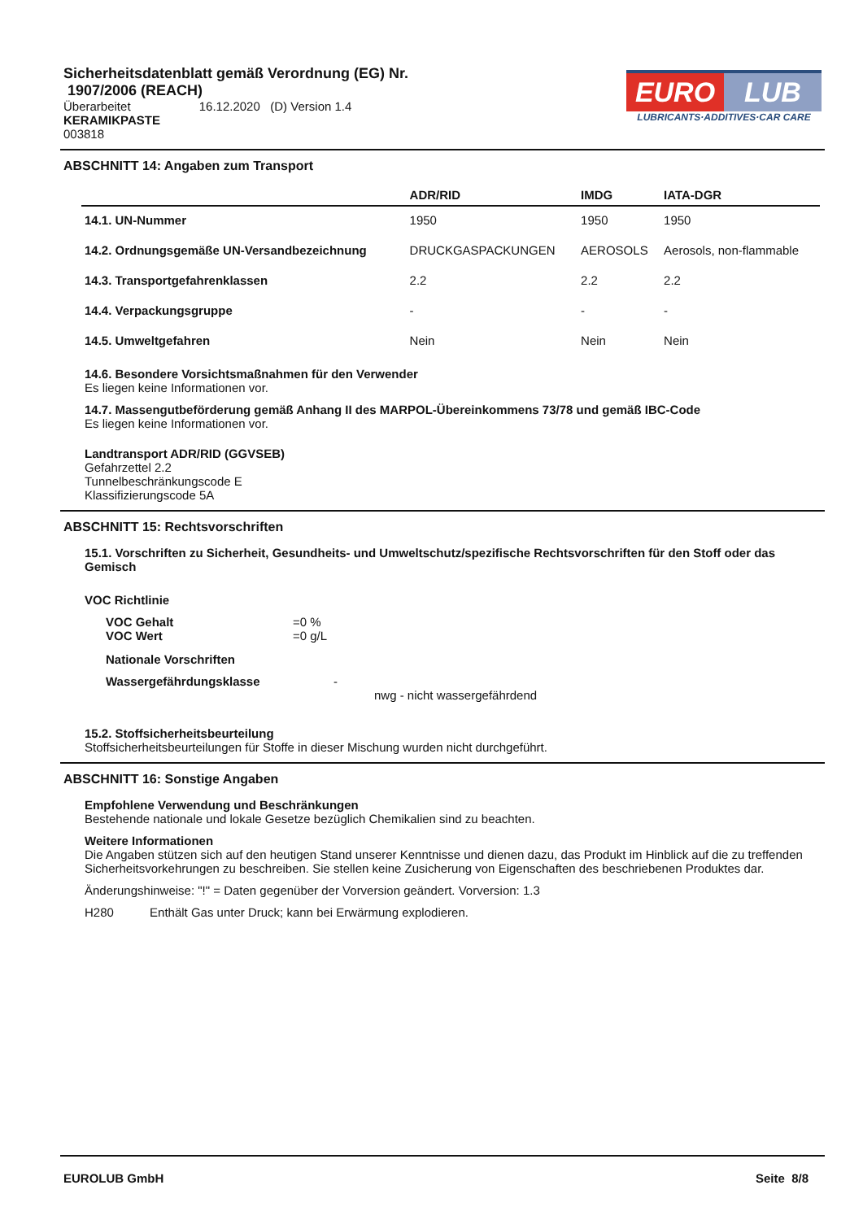Sicherheitsdatenblatt gemäß Verordnung (EG) Nr.
1907/2006 (REACH)
Überarbeitet 16.12.2020 (D) Version 1.4
KERAMIKPASTE
003818
EURO LUB
LUBRICANTS·ADDITIVES·CAR CARE
ABSCHNITT 14: Angaben zum Transport
| | ADR/RID | IMDG | IATA-DGR |
| --- | --- | --- | --- |
| 14.1. UN-Nummer | 1950 | 1950 | 1950 |
| 14.2. Ordnungsgemäße UN-Versandbezeichnung | DRUCKGASPACKUNGEN | AEROSOLS | Aerosols, non-flammable |
| 14.3. Transportgefahrenklassen | 2.2 | 2.2 | 2.2 |
| 14.4. Verpackungsgruppe | - | - | - |
| 14.5. Umweltgefahren | Nein | Nein | Nein |
14.6. Besondere Vorsichtsmaßnahmen für den Verwender
Es liegen keine Informationen vor.
14.7. Massengutbeförderung gemäß Anhang II des MARPOL-Übereinkommens 73/78 und gemäß IBC-Code
Es liegen keine Informationen vor.
Landtransport ADR/RID (GGVSEB)
Gefahrzettel 2.2
Tunnelbeschränkungscode E
Klassifizierungscode 5A
ABSCHNITT 15: Rechtsvorschriften
15.1. Vorschriften zu Sicherheit, Gesundheits- und Umweltschutz/spezifische Rechtsvorschriften für den Stoff oder das Gemisch
VOC Richtlinie
VOC Gehalt =0 %
VOC Wert =0 g/L
Nationale Vorschriften
Wassergefährdungsklasse -
nwg - nicht wassergefährdend
15.2. Stoffsicherheitsbeurteilung
Stoffsicherheitsbeurteilungen für Stoffe in dieser Mischung wurden nicht durchgeführt.
ABSCHNITT 16: Sonstige Angaben
Empfohlene Verwendung und Beschränkungen
Bestehende nationale und lokale Gesetze bezüglich Chemikalien sind zu beachten.
Weitere Informationen
Die Angaben stützen sich auf den heutigen Stand unserer Kenntnisse und dienen dazu, das Produkt im Hinblick auf die zu treffenden Sicherheitsvorkehrungen zu beschreiben. Sie stellen keine Zusicherung von Eigenschaften des beschriebenen Produktes dar.
Änderungshinweise: "!" = Daten gegenüber der Vorversion geändert. Vorversion: 1.3
H280 Enthält Gas unter Druck; kann bei Erwärmung explodieren.
EUROLUB GmbH Seite 8/8